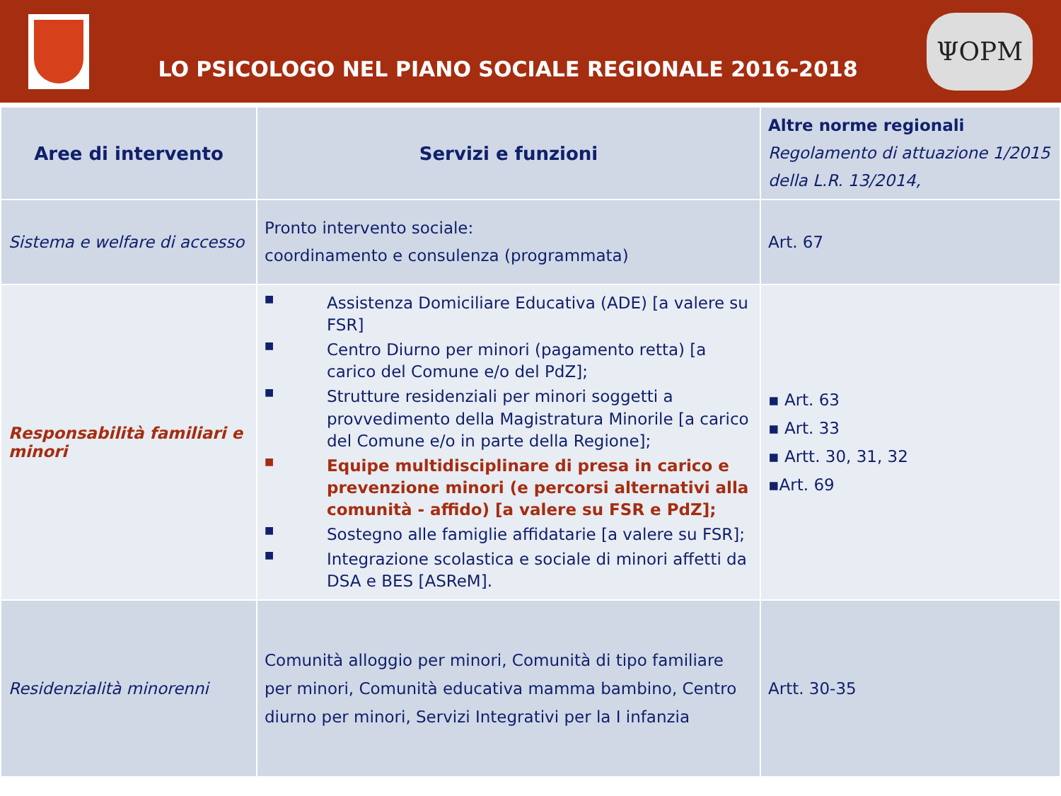LO PSICOLOGO NEL PIANO SOCIALE REGIONALE 2016-2018
ΨOPM
| Aree di intervento | Servizi e funzioni | Altre norme regionali Regolamento di attuazione 1/2015 della L.R. 13/2014, |
| Sistema e welfare di accesso | Pronto intervento sociale: coordinamento e consulenza (programmata) | Art. 67 |
| Responsabilità familiari e minori | ■ Assistenza Domiciliare Educativa (ADE) [a valere su FSR] ■ Centro Diurno per minori (pagamento retta) [a carico del Comune e/o del PdZ]; ■ Strutture residenziali per minori soggetti a provvedimento della Magistratura Minorile [a carico del Comune e/o in parte della Regione]; ■ Equipe multidisciplinare di presa in carico e prevenzione minori (e percorsi alternativi alla comunità - affido) [a valere su FSR e PdZ]; ■ Sostegno alle famiglie affidatarie [a valere su FSR]; ■ Integrazione scolastica e sociale di minori affetti da DSA e BES [ASReM]. | ▪ Art. 63 ▪ Art. 33 ▪ Artt. 30, 31, 32 ▪Art. 69 |
| Residenzialità minorenni | Comunità alloggio per minori, Comunità di tipo familiare per minori, Comunità educativa mamma bambino, Centro diurno per minori, Servizi Integrativi per la I infanzia | Artt. 30-35 |